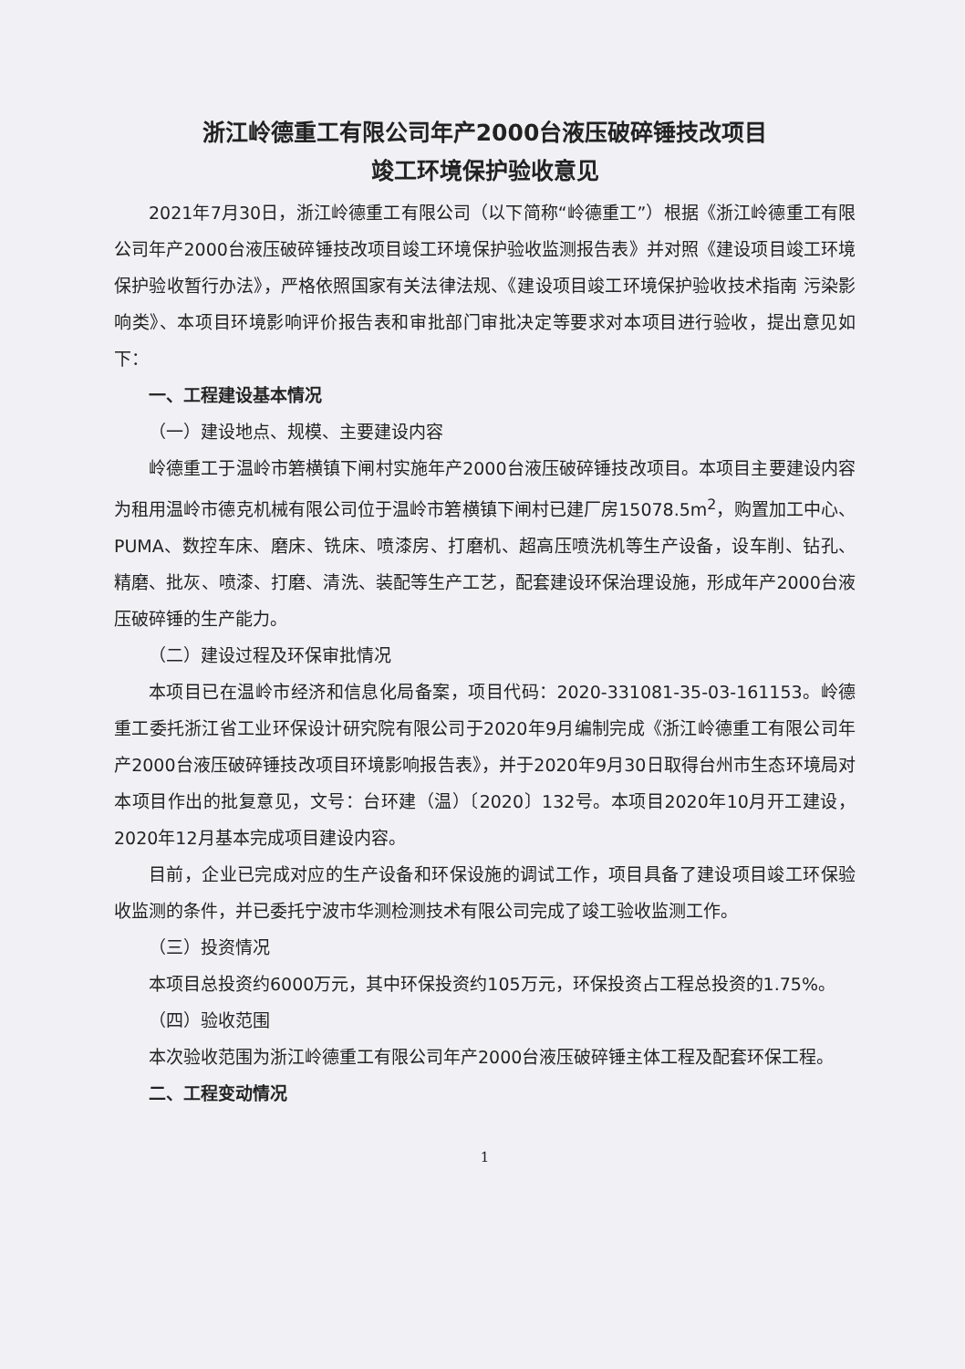浙江岭德重工有限公司年产2000台液压破碎锤技改项目
竣工环境保护验收意见
2021年7月30日，浙江岭德重工有限公司（以下简称“岭德重工”）根据《浙江岭德重工有限公司年产2000台液压破碎锤技改项目竣工环境保护验收监测报告表》并对照《建设项目竣工环境保护验收暂行办法》，严格依照国家有关法律法规、《建设项目竣工环境保护验收技术指南 污染影响类》、本项目环境影响评价报告表和审批部门审批决定等要求对本项目进行验收，提出意见如下：
一、工程建设基本情况
（一）建设地点、规模、主要建设内容
岭德重工于温岭市箬横镇下闸村实施年产2000台液压破碎锤技改项目。本项目主要建设内容为租用温岭市德克机械有限公司位于温岭市箬横镇下闸村已建厂房15078.5m<sup>2</sup>，购置加工中心、PUMA、数控车床、磨床、铣床、喷漆房、打磨机、超高压喷洗机等生产设备，设车削、钻孔、精磨、批灰、喷漆、打磨、清洗、装配等生产工艺，配套建设环保治理设施，形成年产2000台液压破碎锤的生产能力。
（二）建设过程及环保审批情况
本项目已在温岭市经济和信息化局备案，项目代码：2020-331081-35-03-161153。岭德重工委托浙江省工业环保设计研究院有限公司于2020年9月编制完成《浙江岭德重工有限公司年产2000台液压破碎锤技改项目环境影响报告表》，并于2020年9月30日取得台州市生态环境局对本项目作出的批复意见，文号：台环建（温）〔2020〕132号。本项目2020年10月开工建设，2020年12月基本完成项目建设内容。
目前，企业已完成对应的生产设备和环保设施的调试工作，项目具备了建设项目竣工环保验收监测的条件，并已委托宁波市华测检测技术有限公司完成了竣工验收监测工作。
（三）投资情况
本项目总投资约6000万元，其中环保投资约105万元，环保投资占工程总投资的1.75%。
（四）验收范围
本次验收范围为浙江岭德重工有限公司年产2000台液压破碎锤主体工程及配套环保工程。
二、工程变动情况
1